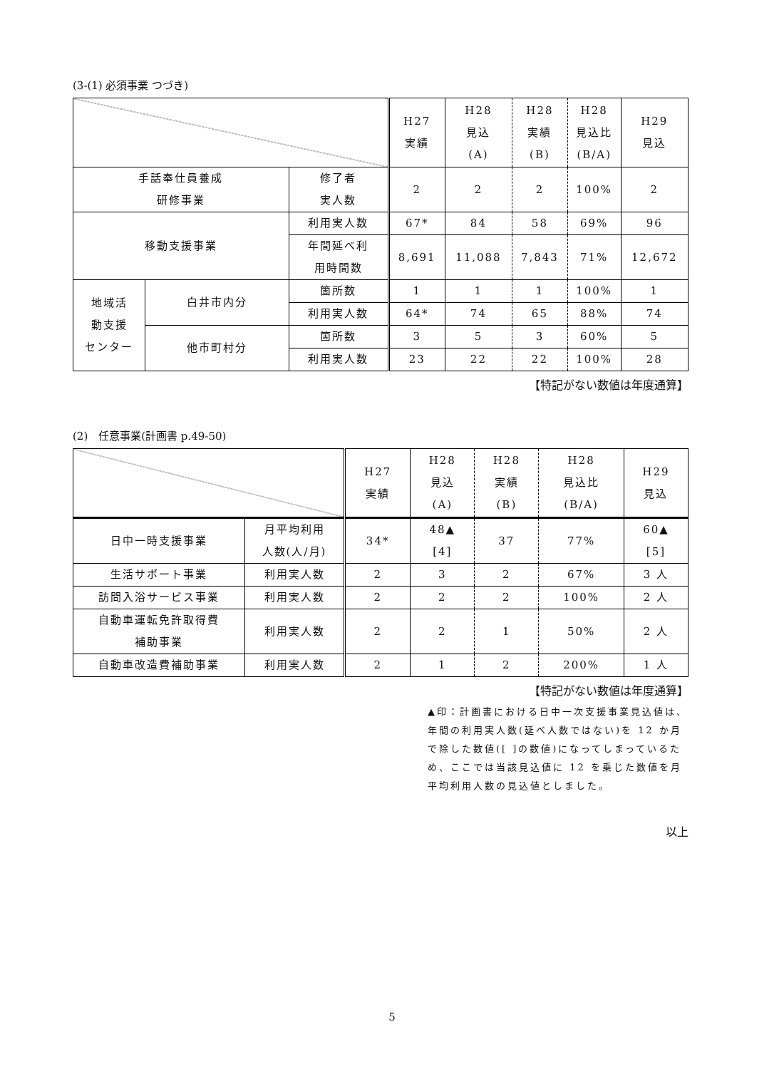(3-(1) 必須事業 つづき)
| | | | H27 実績 | H28 見込 (A) | H28 実績 (B) | H28 見込比 (B/A) | H29 見込 |
| 手話奉仕員養成 研修事業 | | 修了者 実人数 | 2 | 2 | 2 | 100% | 2 |
| 移動支援事業 | | 利用実人数 | 67* | 84 | 58 | 69% | 96 |
| | | 年間延べ利 用時間数 | 8,691 | 11,088 | 7,843 | 71% | 12,672 |
| 地域活 動支援 センター | 白井市内分 | 箇所数 | 1 | 1 | 1 | 100% | 1 |
| | | 利用実人数 | 64* | 74 | 65 | 88% | 74 |
| | 他市町村分 | 箇所数 | 3 | 5 | 3 | 60% | 5 |
| | | 利用実人数 | 23 | 22 | 22 | 100% | 28 |
【特記がない数値は年度通算】
(2)　任意事業(計画書 p.49-50)
| | | H27 実績 | H28 見込 (A) | H28 実績 (B) | H28 見込比 (B/A) | H29 見込 |
| 日中一時支援事業 | 月平均利用 人数(人/月) | 34* | 48▲ [4] | 37 | 77% | 60▲ [5] |
| 生活サポート事業 | 利用実人数 | 2 | 3 | 2 | 67% | 3 人 |
| 訪問入浴サービス事業 | 利用実人数 | 2 | 2 | 2 | 100% | 2 人 |
| 自動車運転免許取得費 補助事業 | 利用実人数 | 2 | 2 | 1 | 50% | 2 人 |
| 自動車改造費補助事業 | 利用実人数 | 2 | 1 | 2 | 200% | 1 人 |
【特記がない数値は年度通算】
▲印：計画書における日中一次支援事業見込値は、年間の利用実人数(延べ人数ではない)を 12 か月で除した数値([ ]の数値)になってしまっているため、ここでは当該見込値に 12 を乗じた数値を月平均利用人数の見込値としました。
以上
5